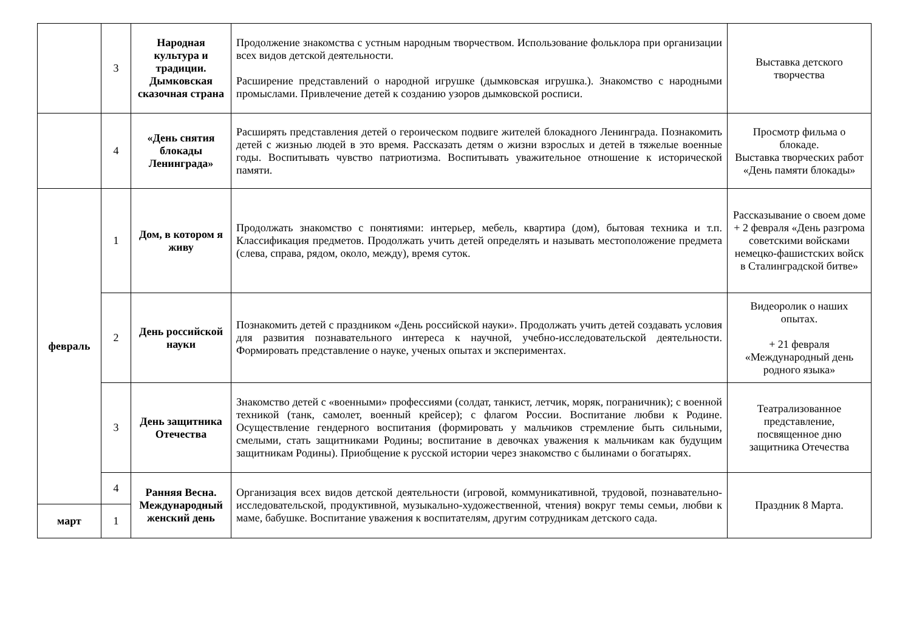| | 3 | Народная культура и традиции. Дымковская сказочная страна | Продолжение знакомства с устным народным творчеством. Использование фольклора при организации всех видов детской деятельности. Расширение представлений о народной игрушке (дымковская игрушка.). Знакомство с народными промыслами. Привлечение детей к созданию узоров дымковской росписи. | Выставка детского творчества |
| | 4 | «День снятия блокады Ленинграда» | Расширять представления детей о героическом подвиге жителей блокадного Ленинграда. Познакомить детей с жизнью людей в это время. Рассказать детям о жизни взрослых и детей в тяжелые военные годы. Воспитывать чувство патриотизма. Воспитывать уважительное отношение к исторической памяти. | Просмотр фильма о блокаде. Выставка творческих работ «День памяти блокады» |
| февраль | 1 | Дом, в котором я живу | Продолжать знакомство с понятиями: интерьер, мебель, квартира (дом), бытовая техника и т.п. Классификация предметов. Продолжать учить детей определять и называть местоположение предмета (слева, справа, рядом, около, между), время суток. | Рассказывание о своем доме + 2 февраля «День разгрома советскими войсками немецко-фашистских войск в Сталинградской битве» |
| | 2 | День российской науки | Познакомить детей с праздником «День российской науки». Продолжать учить детей создавать условия для развития познавательного интереса к научной, учебно-исследовательской деятельности. Формировать представление о науке, ученых опытах и экспериментах. | Видеоролик о наших опытах. + 21 февраля «Международный день родного языка» |
| | 3 | День защитника Отечества | Знакомство детей с «военными» профессиями (солдат, танкист, летчик, моряк, пограничник); с военной техникой (танк, самолет, военный крейсер); с флагом России. Воспитание любви к Родине. Осуществление гендерного воспитания (формировать у мальчиков стремление быть сильными, смелыми, стать защитниками Родины; воспитание в девочках уважения к мальчикам как будущим защитникам Родины). Приобщение к русской истории через знакомство с былинами о богатырях. | Театрализованное представление, посвященное дню защитника Отечества |
| | 4 | Ранняя Весна. Международный женский день | Организация всех видов детской деятельности (игровой, коммуникативной, трудовой, познавательно-исследовательской, продуктивной, музыкально-художественной, чтения) вокруг темы семьи, любви к маме, бабушке. Воспитание уважения к воспитателям, другим сотрудникам детского сада. | Праздник 8 Марта. |
| март | 1 | | | |